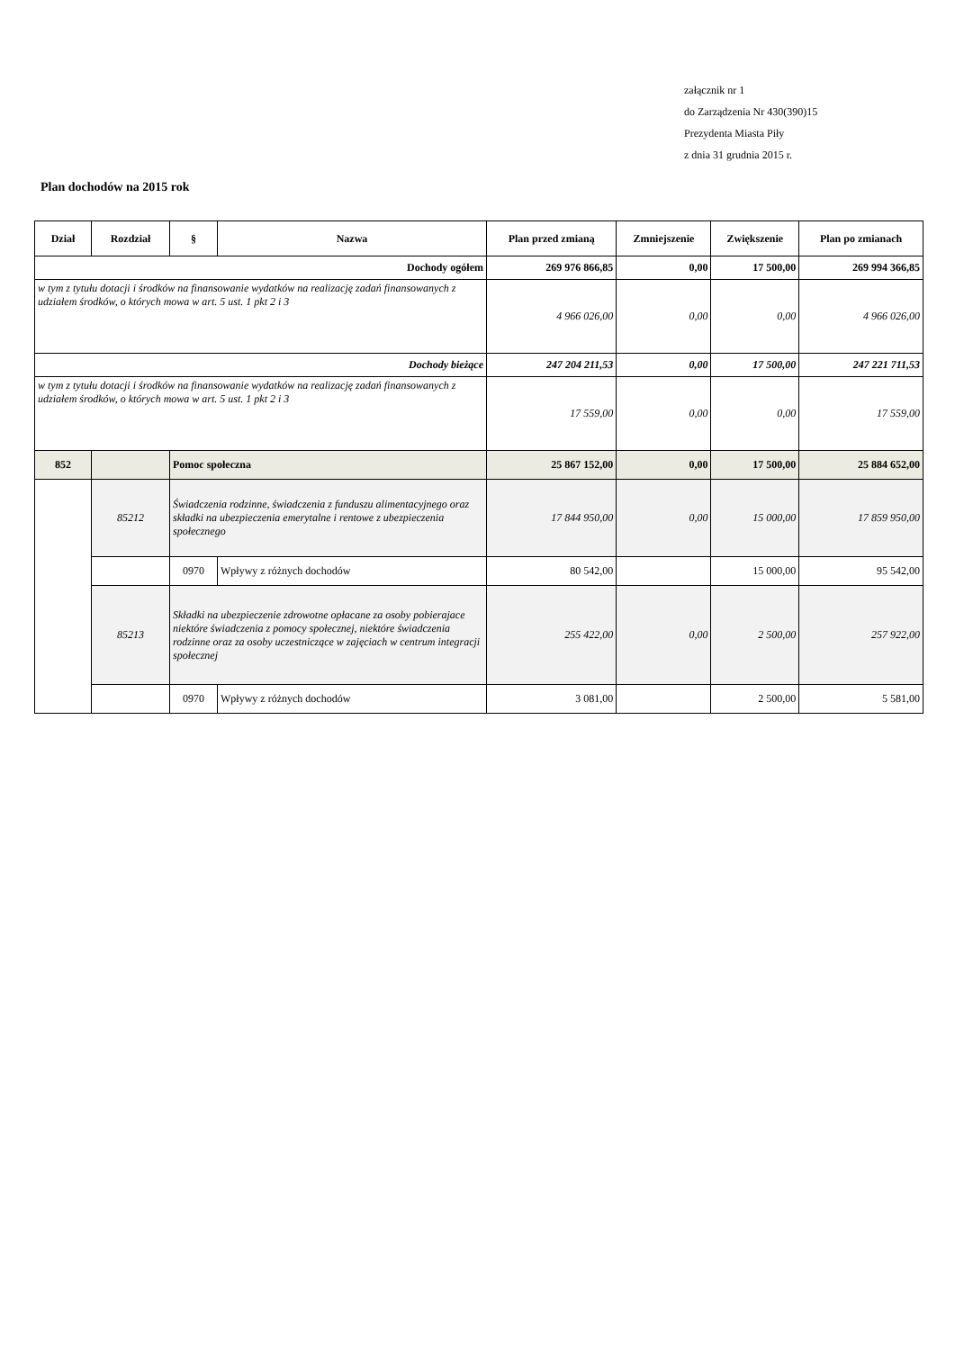załącznik nr 1
do Zarządzenia Nr 430(390)15
Prezydenta Miasta Piły
z dnia 31 grudnia 2015 r.
Plan dochodów na 2015 rok
| Dział | Rozdział | § | Nazwa | Plan przed zmianą | Zmniejszenie | Zwiększenie | Plan po zmianach |
| --- | --- | --- | --- | --- | --- | --- | --- |
| Dochody ogółem | | | | 269 976 866,85 | 0,00 | 17 500,00 | 269 994 366,85 |
| w tym z tytułu dotacji i środków na finansowanie wydatków na realizację zadań finansowanych z udziałem środków, o których mowa w art. 5 ust. 1 pkt 2 i 3 | | | | 4 966 026,00 | 0,00 | 0,00 | 4 966 026,00 |
| Dochody bieżące | | | | 247 204 211,53 | 0,00 | 17 500,00 | 247 221 711,53 |
| w tym z tytułu dotacji i środków na finansowanie wydatków na realizację zadań finansowanych z udziałem środków, o których mowa w art. 5 ust. 1 pkt 2 i 3 | | | | 17 559,00 | 0,00 | 0,00 | 17 559,00 |
| 852 | | Pomoc społeczna | | 25 867 152,00 | 0,00 | 17 500,00 | 25 884 652,00 |
| | 85212 | Świadczenia rodzinne, świadczenia z funduszu alimentacyjnego oraz składki na ubezpieczenia emerytalne i rentowe z ubezpieczenia społecznego | | 17 844 950,00 | 0,00 | 15 000,00 | 17 859 950,00 |
| | | 0970 | Wpływy z różnych dochodów | 80 542,00 | | 15 000,00 | 95 542,00 |
| | 85213 | Składki na ubezpieczenie zdrowotne opłacane za osoby pobierajace niektóre świadczenia z pomocy społecznej, niektóre świadczenia rodzinne oraz za osoby uczestniczące w zajęciach w centrum integracji społecznej | | 255 422,00 | 0,00 | 2 500,00 | 257 922,00 |
| | | 0970 | Wpływy z różnych dochodów | 3 081,00 | | 2 500,00 | 5 581,00 |